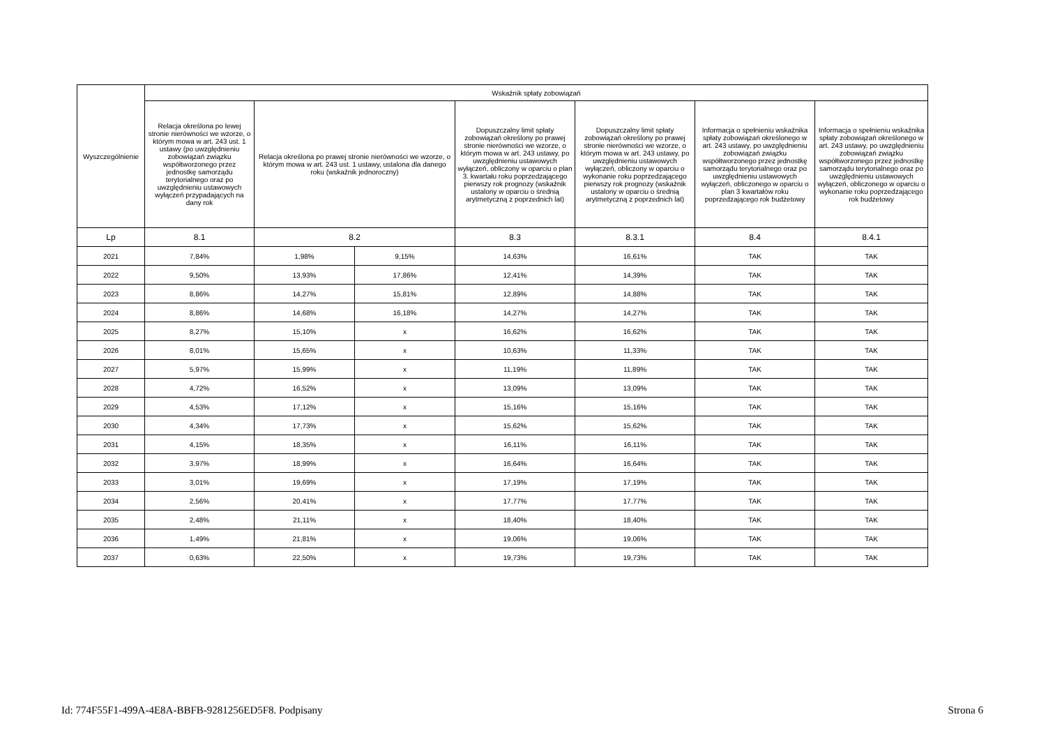| Wyszczególnienie | Wskaźnik spłaty zobowiązań | | | | | | |
| --- | --- | --- | --- | --- | --- | --- | --- |
| | Relacja określona po lewej stronie nierówności we wzorze, o którym mowa w art. 243 ust. 1 ustawy (po uwzględnieniu zobowiązań związku współtworzonego przez jednostkę samorządu terytorialnego oraz po uwzględnieniu ustawowych wyłączeń przypadających na dany rok | Relacja określona po prawej stronie nierówności we wzorze, o którym mowa w art. 243 ust. 1 ustawy, ustalona dla danego roku (wskaźnik jednoroczny) | | Dopuszczalny limit spłaty zobowiązań określony po prawej stronie nierówności we wzorze, o którym mowa w art. 243 ustawy, po uwzględnieniu ustawowych wyłączeń, obliczony w oparciu o plan 3. kwartału roku poprzedzającego pierwszy rok prognozy (wskaźnik ustalony w oparciu o średnią arytmetyczną z poprzednich lat) | Dopuszczalny limit spłaty zobowiązań określony po prawej stronie nierówności we wzorze, o którym mowa w art. 243 ustawy, po uwzględnieniu ustawowych wyłączeń, obliczony w oparciu o wykonanie roku poprzedzającego pierwszy rok prognozy (wskaźnik ustalony w oparciu o średnią arytmetyczną z poprzednich lat) | Informacja o spełnieniu wskaźnika spłaty zobowiązań określonego w art. 243 ustawy, po uwzględnieniu zobowiązań związku współtworzonego przez jednostkę samorządu terytorialnego oraz po uwzględnieniu ustawowych wyłączeń, obliczonego w oparciu o plan 3 kwartałów roku poprzedzającego rok budżetowy | Informacja o spełnieniu wskaźnika spłaty zobowiązań określonego w art. 243 ustawy, po uwzględnieniu zobowiązań związku współtworzonego przez jednostkę samorządu terytorialnego oraz po uwzględnieniu ustawowych wyłączeń, obliczonego w oparciu o wykonanie roku poprzedzającego rok budżetowy |
| Lp | 8.1 | 8.2 | | 8.3 | 8.3.1 | 8.4 | 8.4.1 |
| 2021 | 7,84% | 1,98% | 9,15% | 14,63% | 16,61% | TAK | TAK |
| 2022 | 9,50% | 13,93% | 17,86% | 12,41% | 14,39% | TAK | TAK |
| 2023 | 8,86% | 14,27% | 15,81% | 12,89% | 14,88% | TAK | TAK |
| 2024 | 8,86% | 14,68% | 16,18% | 14,27% | 14,27% | TAK | TAK |
| 2025 | 8,27% | 15,10% | x | 16,62% | 16,62% | TAK | TAK |
| 2026 | 8,01% | 15,65% | x | 10,63% | 11,33% | TAK | TAK |
| 2027 | 5,97% | 15,99% | x | 11,19% | 11,89% | TAK | TAK |
| 2028 | 4,72% | 16,52% | x | 13,09% | 13,09% | TAK | TAK |
| 2029 | 4,53% | 17,12% | x | 15,16% | 15,16% | TAK | TAK |
| 2030 | 4,34% | 17,73% | x | 15,62% | 15,62% | TAK | TAK |
| 2031 | 4,15% | 18,35% | x | 16,11% | 16,11% | TAK | TAK |
| 2032 | 3,97% | 18,99% | x | 16,64% | 16,64% | TAK | TAK |
| 2033 | 3,01% | 19,69% | x | 17,19% | 17,19% | TAK | TAK |
| 2034 | 2,56% | 20,41% | x | 17,77% | 17,77% | TAK | TAK |
| 2035 | 2,48% | 21,11% | x | 18,40% | 18,40% | TAK | TAK |
| 2036 | 1,49% | 21,81% | x | 19,06% | 19,06% | TAK | TAK |
| 2037 | 0,63% | 22,50% | x | 19,73% | 19,73% | TAK | TAK |
Id: 774F55F1-499A-4E8A-BBFB-9281256ED5F8. Podpisany Strona 6